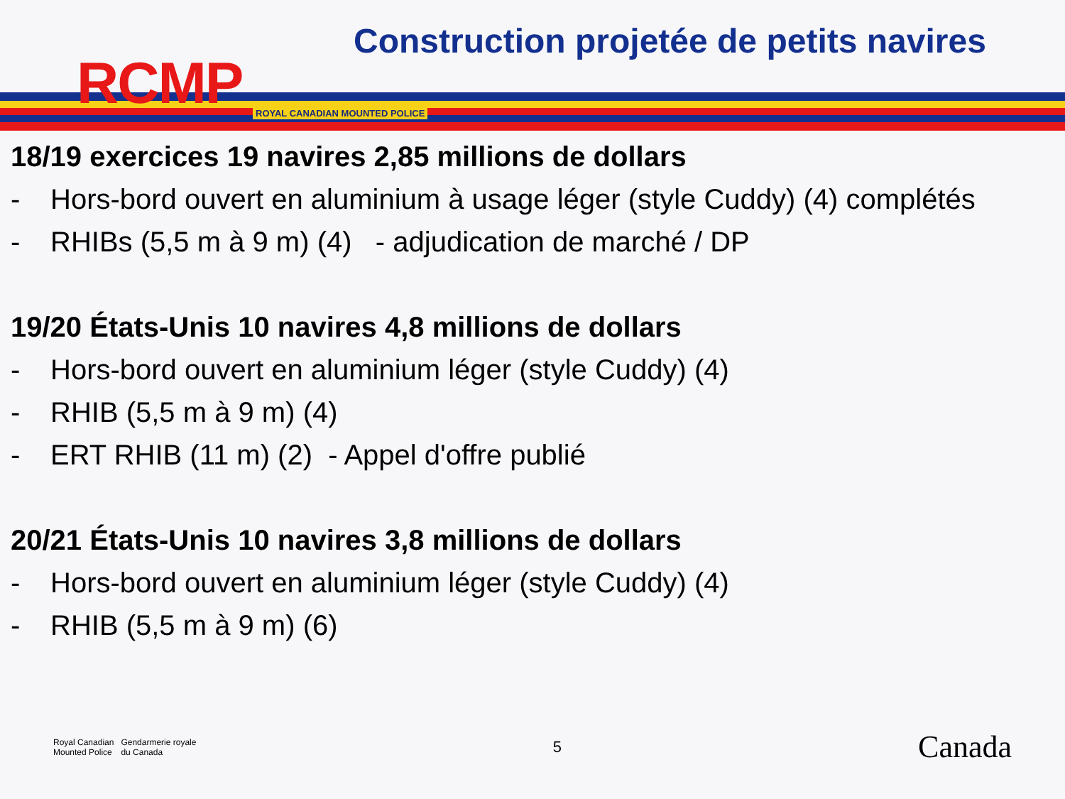RCMP ROYAL CANADIAN MOUNTED POLICE
Construction projetée de petits navires
18/19 exercices 19 navires 2,85 millions de dollars
- Hors-bord ouvert en aluminium à usage léger (style Cuddy) (4) complétés
- RHIBs (5,5 m à 9 m) (4) - adjudication de marché / DP
19/20 États-Unis 10 navires 4,8 millions de dollars
- Hors-bord ouvert en aluminium léger (style Cuddy) (4)
- RHIB (5,5 m à 9 m) (4)
- ERT RHIB (11 m) (2) - Appel d'offre publié
20/21 États-Unis 10 navires 3,8 millions de dollars
- Hors-bord ouvert en aluminium léger (style Cuddy) (4)
- RHIB (5,5 m à 9 m) (6)
Royal Canadian
Mounted Police
Gendarmerie royale
du Canada
5
Canada